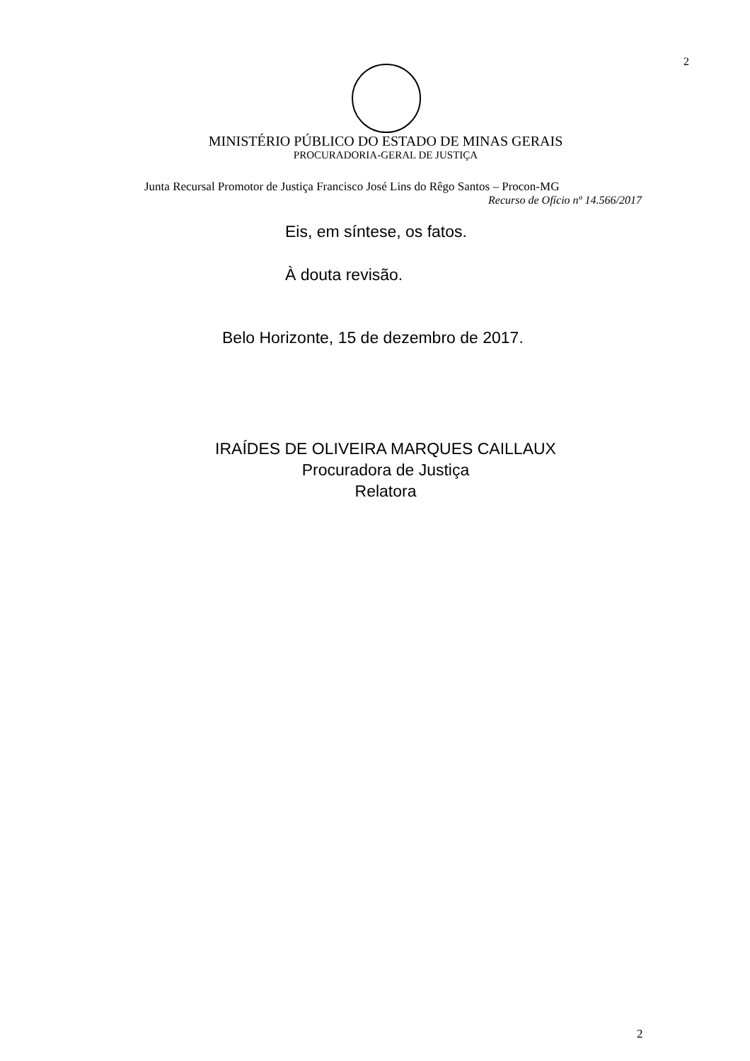2
MINISTÉRIO PÚBLICO DO ESTADO DE MINAS GERAIS
PROCURADORIA-GERAL DE JUSTIÇA
Junta Recursal Promotor de Justiça Francisco José Lins do Rêgo Santos – Procon-MG
Recurso de Ofício nº 14.566/2017
Eis, em síntese, os fatos.
À douta revisão.
Belo Horizonte, 15 de dezembro de 2017.
IRAÍDES DE OLIVEIRA MARQUES CAILLAUX
Procuradora de Justiça
Relatora
2